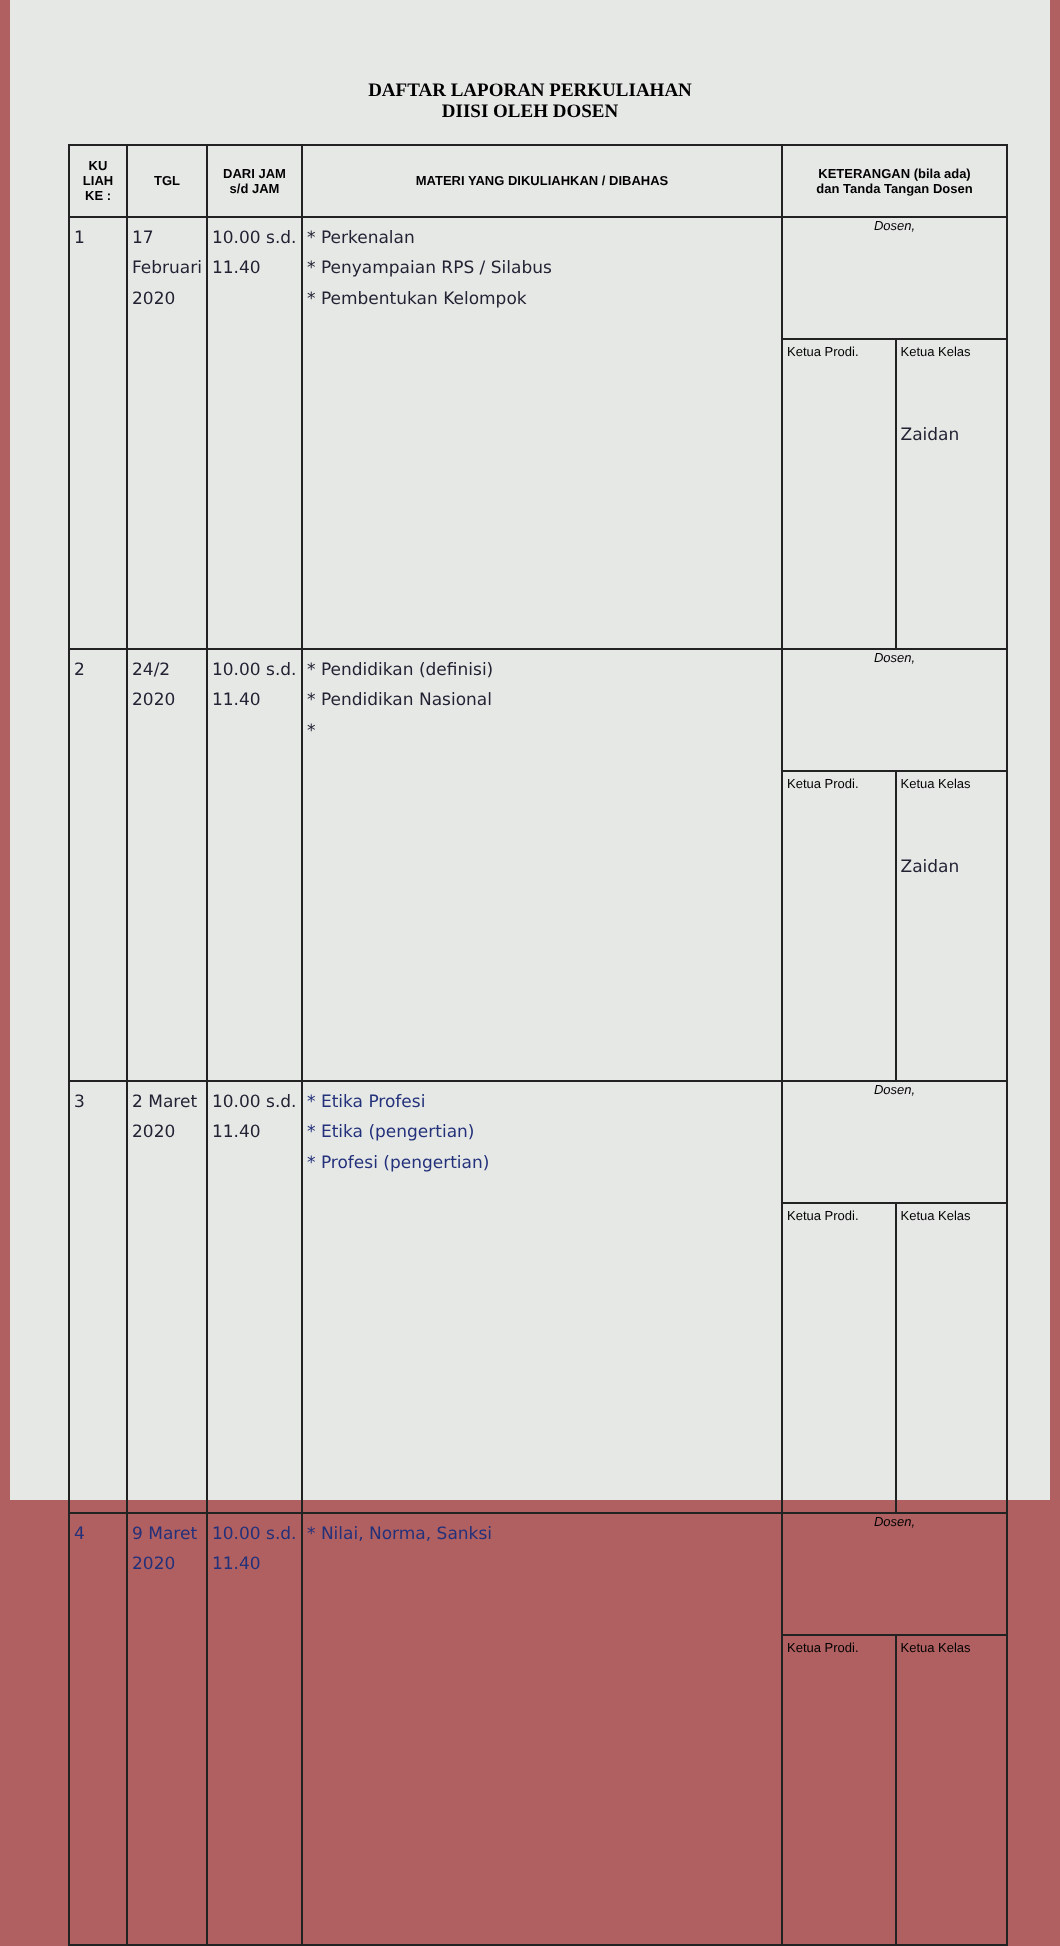DAFTAR LAPORAN PERKULIAHAN
DIISI OLEH DOSEN
| KU LIAH KE : | TGL | DARI JAM s/d JAM | MATERI YANG DIKULIAHKAN / DIBAHAS | KETERANGAN (bila ada) dan Tanda Tangan Dosen |
| --- | --- | --- | --- | --- |
| 1 | 17 Februari 2020 | 10.00 s.d. 11.40 | * Perkenalan * Penyampaian RPS / Silabus * Pembentukan Kelompok | Dosen, / Ketua Prodi. / Ketua Kelas Zaidan / |
| 2 | 24/2 2020 | 10.00 s.d. 11.40 | * Pendidikan (definisi) * Pendidikan Nasional * | Dosen, / Ketua Prodi. / Ketua Kelas Zaidan / |
| 3 | 2 Maret 2020 | 10.00 s.d. 11.40 | * Etika Profesi * Etika (pengertian) * Profesi (pengertian) | Dosen, / Ketua Prodi. / Ketua Kelas / |
| 4 | 9 Maret 2020 | 10.00 s.d. 11.40 | * Nilai, Norma, Sanksi | Dosen, / Ketua Prodi. / Ketua Kelas / |